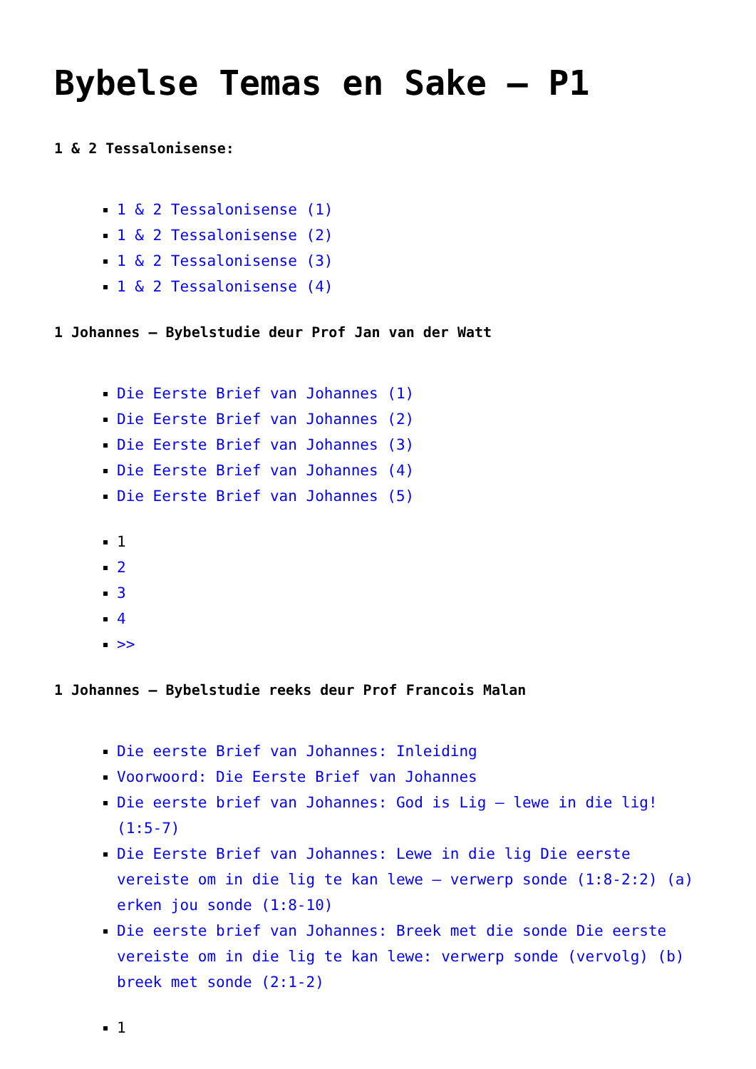Bybelse Temas en Sake – P1
1 & 2 Tessalonisense:
1 & 2 Tessalonisense (1)
1 & 2 Tessalonisense (2)
1 & 2 Tessalonisense (3)
1 & 2 Tessalonisense (4)
1 Johannes – Bybelstudie deur Prof Jan van der Watt
Die Eerste Brief van Johannes (1)
Die Eerste Brief van Johannes (2)
Die Eerste Brief van Johannes (3)
Die Eerste Brief van Johannes (4)
Die Eerste Brief van Johannes (5)
1
2
3
4
>>
1 Johannes – Bybelstudie reeks deur Prof Francois Malan
Die eerste Brief van Johannes: Inleiding
Voorwoord: Die Eerste Brief van Johannes
Die eerste brief van Johannes: God is Lig – lewe in die lig! (1:5-7)
Die Eerste Brief van Johannes: Lewe in die lig Die eerste vereiste om in die lig te kan lewe – verwerp sonde (1:8-2:2) (a) erken jou sonde (1:8-10)
Die eerste brief van Johannes: Breek met die sonde Die eerste vereiste om in die lig te kan lewe: verwerp sonde (vervolg) (b) breek met sonde (2:1-2)
1